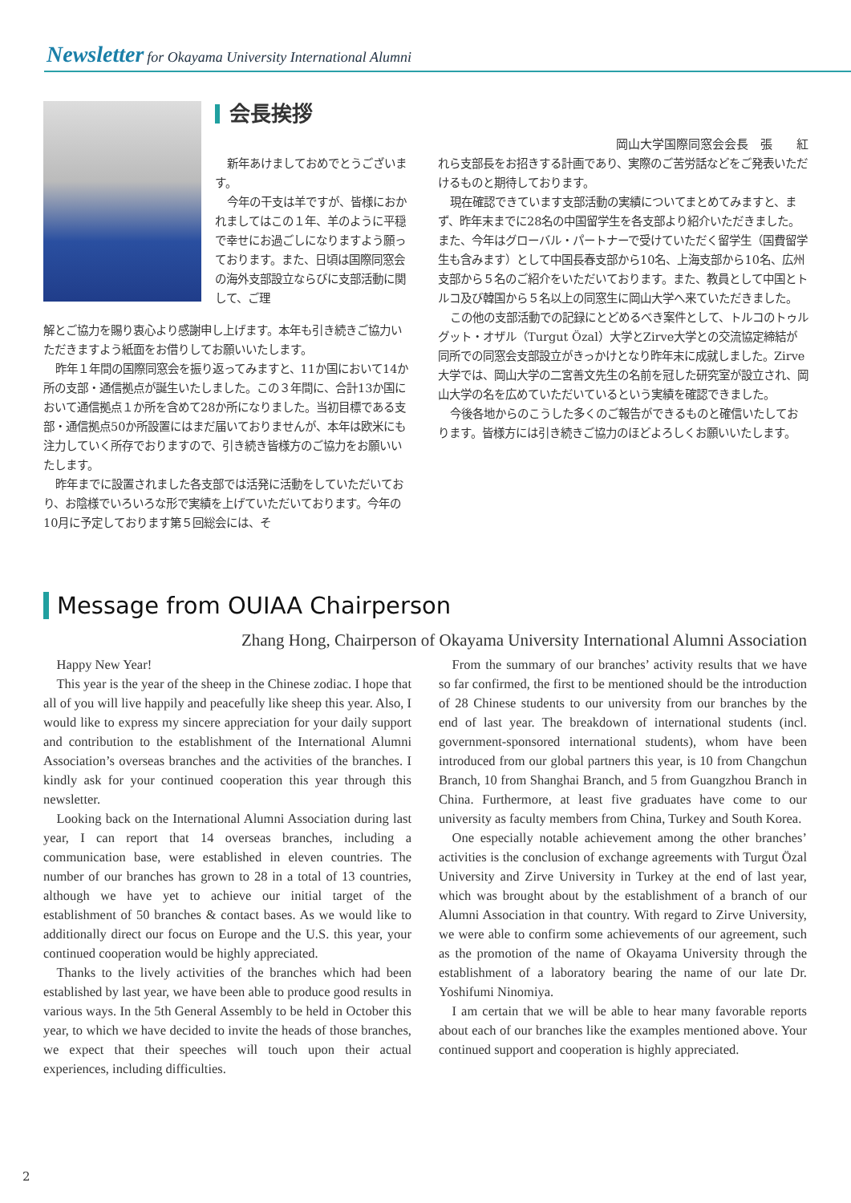Newsletter for Okayama University International Alumni
会長挨拶
岡山大学国際同窓会会長　張　　紅
新年あけましておめでとうございます。
今年の干支は羊ですが、皆様におかれましてはこの１年、羊のように平穏で幸せにお過ごしになりますよう願っております。また、日頃は国際同窓会の海外支部設立ならびに支部活動に関して、ご理
れら支部長をお招きする計画であり、実際のご苦労話などをご発表いただけるものと期待しております。
現在確認できています支部活動の実績についてまとめてみますと、まず、昨年末までに28名の中国留学生を各支部より紹介いただきました。また、今年はグローバル・パートナーで受けていただく留学生（国費留学生も含みます）として中国長春支部から10名、上海支部から10名、広州支部から５名のご紹介をいただいております。また、教員として中国とトルコ及び韓国から５名以上の同窓生に岡山大学へ来ていただきました。
この他の支部活動での記録にとどめるべき案件として、トルコのトゥルグット・オザル（Turgut Özal）大学とZirve大学との交流協定締結が同所での同窓会支部設立がきっかけとなり昨年末に成就しました。Zirve大学では、岡山大学の二宮善文先生の名前を冠した研究室が設立され、岡山大学の名を広めていただいているという実績を確認できました。
今後各地からのこうした多くのご報告ができるものと確信いたしております。皆様方には引き続きご協力のほどよろしくお願いいたします。
解とご協力を賜り衷心より感謝申し上げます。本年も引き続きご協力いただきますよう紙面をお借りしてお願いいたします。
昨年１年間の国際同窓会を振り返ってみますと、11か国において14か所の支部・通信拠点が誕生いたしました。この３年間に、合計13か国において通信拠点１か所を含めて28か所になりました。当初目標である支部・通信拠点50か所設置にはまだ届いておりませんが、本年は欧米にも注力していく所存でおりますので、引き続き皆様方のご協力をお願いいたします。
昨年までに設置されました各支部では活発に活動をしていただいており、お陰様でいろいろな形で実績を上げていただいております。今年の10月に予定しております第５回総会には、そ
Message from OUIAA Chairperson
Zhang Hong, Chairperson of Okayama University International Alumni Association
Happy New Year!
This year is the year of the sheep in the Chinese zodiac. I hope that all of you will live happily and peacefully like sheep this year. Also, I would like to express my sincere appreciation for your daily support and contribution to the establishment of the International Alumni Association’s overseas branches and the activities of the branches. I kindly ask for your continued cooperation this year through this newsletter.
Looking back on the International Alumni Association during last year, I can report that 14 overseas branches, including a communication base, were established in eleven countries. The number of our branches has grown to 28 in a total of 13 countries, although we have yet to achieve our initial target of the establishment of 50 branches & contact bases. As we would like to additionally direct our focus on Europe and the U.S. this year, your continued cooperation would be highly appreciated.
Thanks to the lively activities of the branches which had been established by last year, we have been able to produce good results in various ways. In the 5th General Assembly to be held in October this year, to which we have decided to invite the heads of those branches, we expect that their speeches will touch upon their actual experiences, including difficulties.
From the summary of our branches’ activity results that we have so far confirmed, the first to be mentioned should be the introduction of 28 Chinese students to our university from our branches by the end of last year. The breakdown of international students (incl. government-sponsored international students), whom have been introduced from our global partners this year, is 10 from Changchun Branch, 10 from Shanghai Branch, and 5 from Guangzhou Branch in China. Furthermore, at least five graduates have come to our university as faculty members from China, Turkey and South Korea.
One especially notable achievement among the other branches’ activities is the conclusion of exchange agreements with Turgut Özal University and Zirve University in Turkey at the end of last year, which was brought about by the establishment of a branch of our Alumni Association in that country. With regard to Zirve University, we were able to confirm some achievements of our agreement, such as the promotion of the name of Okayama University through the establishment of a laboratory bearing the name of our late Dr. Yoshifumi Ninomiya.
I am certain that we will be able to hear many favorable reports about each of our branches like the examples mentioned above. Your continued support and cooperation is highly appreciated.
2